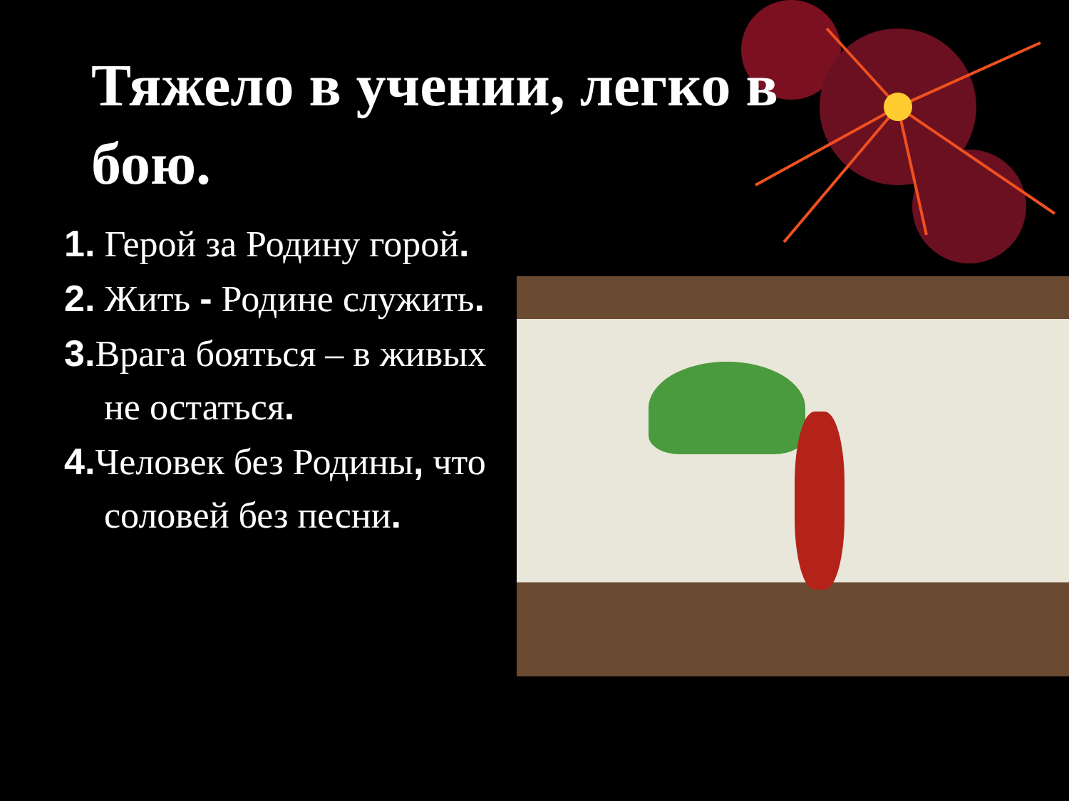Тяжело в учении, легко в бою.
1. Герой за Родину горой.
2. Жить - Родине служить.
3. Врага бояться – в живых не остаться.
4. Человек без Родины, что соловей без песни.